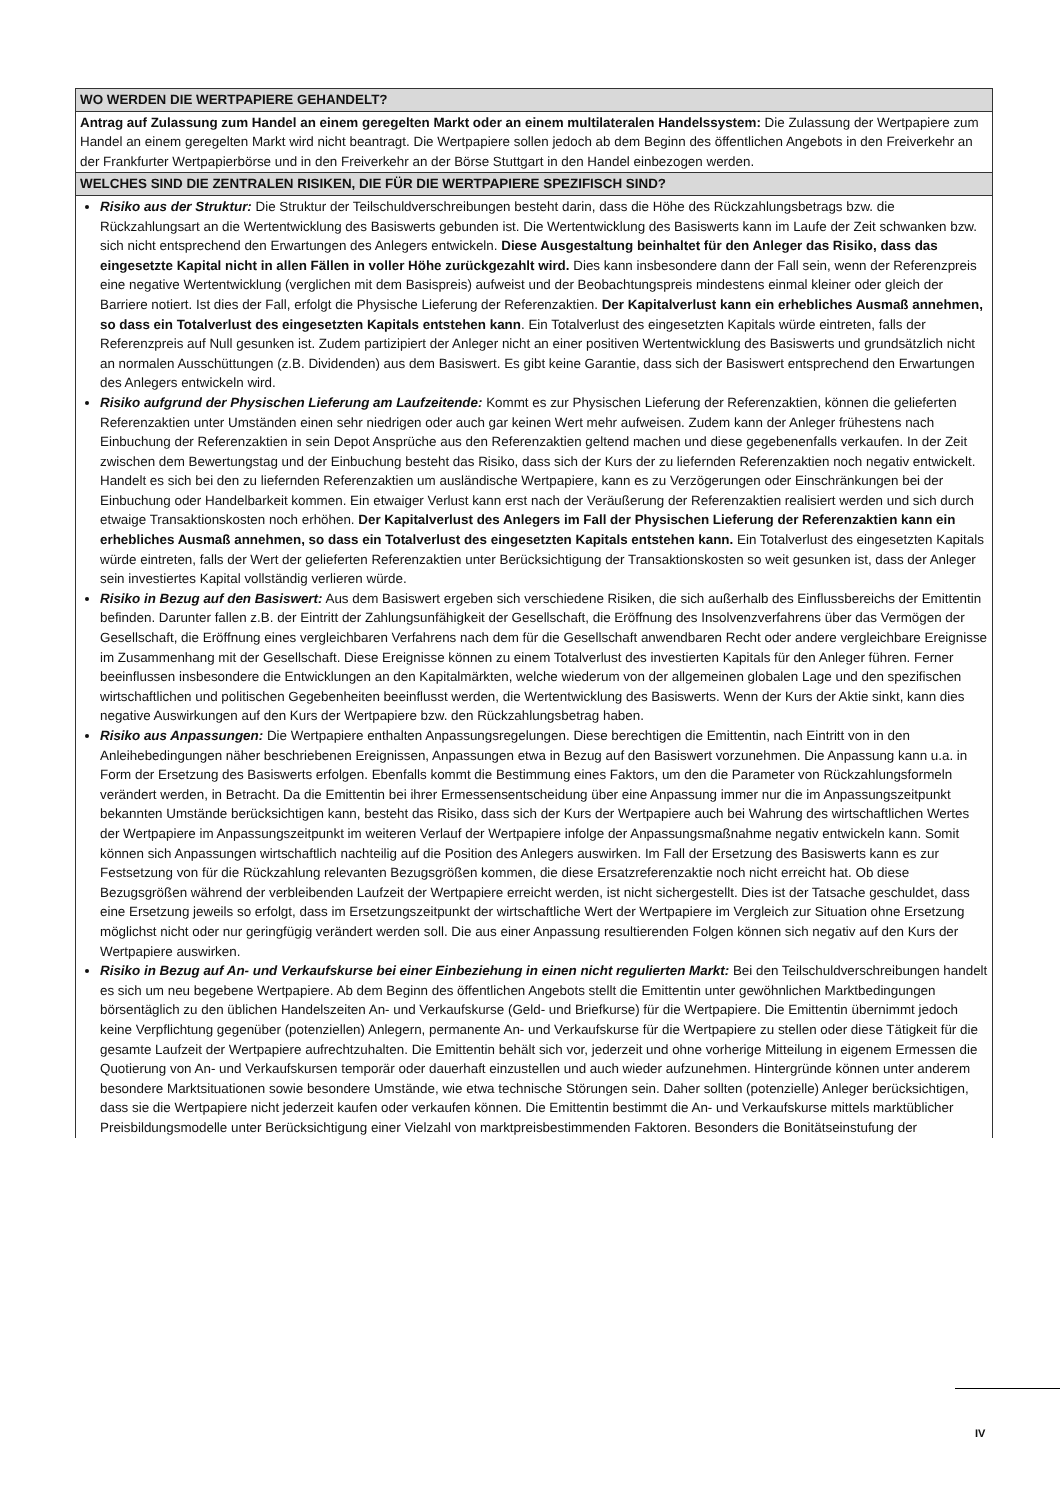| WO WERDEN DIE WERTPAPIERE GEHANDELT? |
| --- |
| Antrag auf Zulassung zum Handel an einem geregelten Markt oder an einem multilateralen Handelssystem: Die Zulassung der Wertpapiere zum Handel an einem geregelten Markt wird nicht beantragt. Die Wertpapiere sollen jedoch ab dem Beginn des öffentlichen Angebots in den Freiverkehr an der Frankfurter Wertpapierbörse und in den Freiverkehr an der Börse Stuttgart in den Handel einbezogen werden. |
| WELCHES SIND DIE ZENTRALEN RISIKEN, DIE FÜR DIE WERTPAPIERE SPEZIFISCH SIND? |
| Risiko aus der Struktur: Die Struktur der Teilschuldverschreibungen besteht darin, dass die Höhe des Rückzahlungsbetrags bzw. die Rückzahlungsart an die Wertentwicklung des Basiswerts gebunden ist. Die Wertentwicklung des Basiswerts kann im Laufe der Zeit schwanken bzw. sich nicht entsprechend den Erwartungen des Anlegers entwickeln. Diese Ausgestaltung beinhaltet für den Anleger das Risiko, dass das eingesetzte Kapital nicht in allen Fällen in voller Höhe zurückgezahlt wird. Dies kann insbesondere dann der Fall sein, wenn der Referenzpreis eine negative Wertentwicklung (verglichen mit dem Basispreis) aufweist und der Beobachtungspreis mindestens einmal kleiner oder gleich der Barriere notiert. Ist dies der Fall, erfolgt die Physische Lieferung der Referenzaktien. Der Kapitalverlust kann ein erhebliches Ausmaß annehmen, so dass ein Totalverlust des eingesetzten Kapitals entstehen kann . Ein Totalverlust des eingesetzten Kapitals würde eintreten, falls der Referenzpreis auf Null gesunken ist. Zudem partizipiert der Anleger nicht an einer positiven Wertentwicklung des Basiswerts und grundsätzlich nicht an normalen Ausschüttungen (z.B. Dividenden) aus dem Basiswert. Es gibt keine Garantie, dass sich der Basiswert entsprechend den Erwartungen des Anlegers entwickeln wird. Risiko aufgrund der Physischen Lieferung am Laufzeitende: Kommt es zur Physischen Lieferung der Referenzaktien, können die gelieferten Referenzaktien unter Umständen einen sehr niedrigen oder auch gar keinen Wert mehr aufweisen. Zudem kann der Anleger frühestens nach Einbuchung der Referenzaktien in sein Depot Ansprüche aus den Referenzaktien geltend machen und diese gegebenenfalls verkaufen. In der Zeit zwischen dem Bewertungstag und der Einbuchung besteht das Risiko, dass sich der Kurs der zu liefernden Referenzaktien noch negativ entwickelt. Handelt es sich bei den zu liefernden Referenzaktien um ausländische Wertpapiere, kann es zu Verzögerungen oder Einschränkungen bei der Einbuchung oder Handelbarkeit kommen. Ein etwaiger Verlust kann erst nach der Veräußerung der Referenzaktien realisiert werden und sich durch etwaige Transaktionskosten noch erhöhen. Der Kapitalverlust des Anlegers im Fall der Physischen Lieferung der Referenzaktien kann ein erhebliches Ausmaß annehmen, so dass ein Totalverlust des eingesetzten Kapitals entstehen kann. Ein Totalverlust des eingesetzten Kapitals würde eintreten, falls der Wert der gelieferten Referenzaktien unter Berücksichtigung der Transaktionskosten so weit gesunken ist, dass der Anleger sein investiertes Kapital vollständig verlieren würde. Risiko in Bezug auf den Basiswert: Aus dem Basiswert ergeben sich verschiedene Risiken, die sich außerhalb des Einflussbereichs der Emittentin befinden. Darunter fallen z.B. der Eintritt der Zahlungsunfähigkeit der Gesellschaft, die Eröffnung des Insolvenzverfahrens über das Vermögen der Gesellschaft, die Eröffnung eines vergleichbaren Verfahrens nach dem für die Gesellschaft anwendbaren Recht oder andere vergleichbare Ereignisse im Zusammenhang mit der Gesellschaft. Diese Ereignisse können zu einem Totalverlust des investierten Kapitals für den Anleger führen. Ferner beeinflussen insbesondere die Entwicklungen an den Kapitalmärkten, welche wiederum von der allgemeinen globalen Lage und den spezifischen wirtschaftlichen und politischen Gegebenheiten beeinflusst werden, die Wertentwicklung des Basiswerts. Wenn der Kurs der Aktie sinkt, kann dies negative Auswirkungen auf den Kurs der Wertpapiere bzw. den Rückzahlungsbetrag haben. Risiko aus Anpassungen: Die Wertpapiere enthalten Anpassungsregelungen. Diese berechtigen die Emittentin, nach Eintritt von in den Anleihebedingungen näher beschriebenen Ereignissen, Anpassungen etwa in Bezug auf den Basiswert vorzunehmen. Die Anpassung kann u.a. in Form der Ersetzung des Basiswerts erfolgen. Ebenfalls kommt die Bestimmung eines Faktors, um den die Parameter von Rückzahlungsformeln verändert werden, in Betracht. Da die Emittentin bei ihrer Ermessensentscheidung über eine Anpassung immer nur die im Anpassungszeitpunkt bekannten Umstände berücksichtigen kann, besteht das Risiko, dass sich der Kurs der Wertpapiere auch bei Wahrung des wirtschaftlichen Wertes der Wertpapiere im Anpassungszeitpunkt im weiteren Verlauf der Wertpapiere infolge der Anpassungsmaßnahme negativ entwickeln kann. Somit können sich Anpassungen wirtschaftlich nachteilig auf die Position des Anlegers auswirken. Im Fall der Ersetzung des Basiswerts kann es zur Festsetzung von für die Rückzahlung relevanten Bezugsgrößen kommen, die diese Ersatzreferenzaktie noch nicht erreicht hat. Ob diese Bezugsgrößen während der verbleibenden Laufzeit der Wertpapiere erreicht werden, ist nicht sichergestellt. Dies ist der Tatsache geschuldet, dass eine Ersetzung jeweils so erfolgt, dass im Ersetzungszeitpunkt der wirtschaftliche Wert der Wertpapiere im Vergleich zur Situation ohne Ersetzung möglichst nicht oder nur geringfügig verändert werden soll. Die aus einer Anpassung resultierenden Folgen können sich negativ auf den Kurs der Wertpapiere auswirken. Risiko in Bezug auf An- und Verkaufskurse bei einer Einbeziehung in einen nicht regulierten Markt: Bei den Teilschuldverschreibungen handelt es sich um neu begebene Wertpapiere. Ab dem Beginn des öffentlichen Angebots stellt die Emittentin unter gewöhnlichen Marktbedingungen börsentäglich zu den üblichen Handelszeiten An- und Verkaufskurse (Geld- und Briefkurse) für die Wertpapiere. Die Emittentin übernimmt jedoch keine Verpflichtung gegenüber (potenziellen) Anlegern, permanente An- und Verkaufskurse für die Wertpapiere zu stellen oder diese Tätigkeit für die gesamte Laufzeit der Wertpapiere aufrechtzuhalten. Die Emittentin behält sich vor, jederzeit und ohne vorherige Mitteilung in eigenem Ermessen die Quotierung von An- und Verkaufskursen temporär oder dauerhaft einzustellen und auch wieder aufzunehmen. Hintergründe können unter anderem besondere Marktsituationen sowie besondere Umstände, wie etwa technische Störungen sein. Daher sollten (potenzielle) Anleger berücksichtigen, dass sie die Wertpapiere nicht jederzeit kaufen oder verkaufen können. Die Emittentin bestimmt die An- und Verkaufskurse mittels marktüblicher Preisbildungsmodelle unter Berücksichtigung einer Vielzahl von marktpreisbestimmenden Faktoren. Besonders die Bonitätseinstufung der |
IV